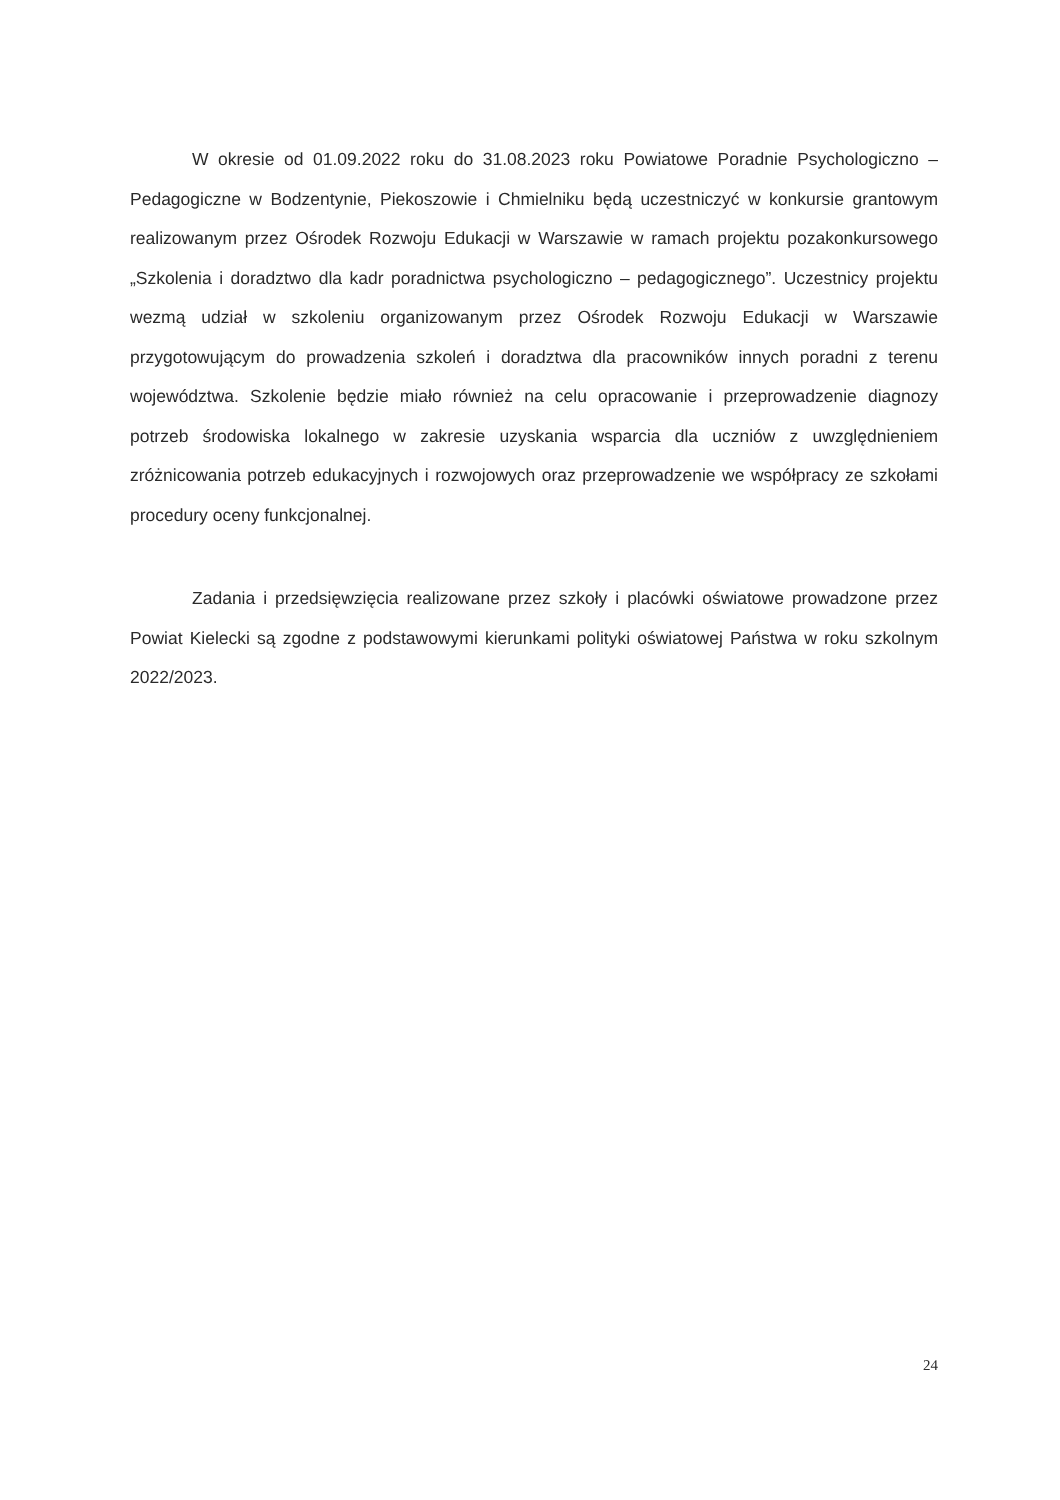W okresie od 01.09.2022 roku do 31.08.2023 roku Powiatowe Poradnie Psychologiczno – Pedagogiczne w Bodzentynie, Piekoszowie i Chmielniku będą uczestniczyć w konkursie grantowym realizowanym przez Ośrodek Rozwoju Edukacji w Warszawie w ramach projektu pozakonkursowego „Szkolenia i doradztwo dla kadr poradnictwa psychologiczno – pedagogicznego”. Uczestnicy projektu wezmą udział w szkoleniu organizowanym przez Ośrodek Rozwoju Edukacji w Warszawie przygotowującym do prowadzenia szkoleń i doradztwa dla pracowników innych poradni z terenu województwa. Szkolenie będzie miało również na celu opracowanie i przeprowadzenie diagnozy potrzeb środowiska lokalnego w zakresie uzyskania wsparcia dla uczniów z uwzględnieniem zróżnicowania potrzeb edukacyjnych i rozwojowych oraz przeprowadzenie we współpracy ze szkołami procedury oceny funkcjonalnej.
Zadania i przedsięwzięcia realizowane przez szkoły i placówki oświatowe prowadzone przez Powiat Kielecki są zgodne z podstawowymi kierunkami polityki oświatowej Państwa w roku szkolnym 2022/2023.
24